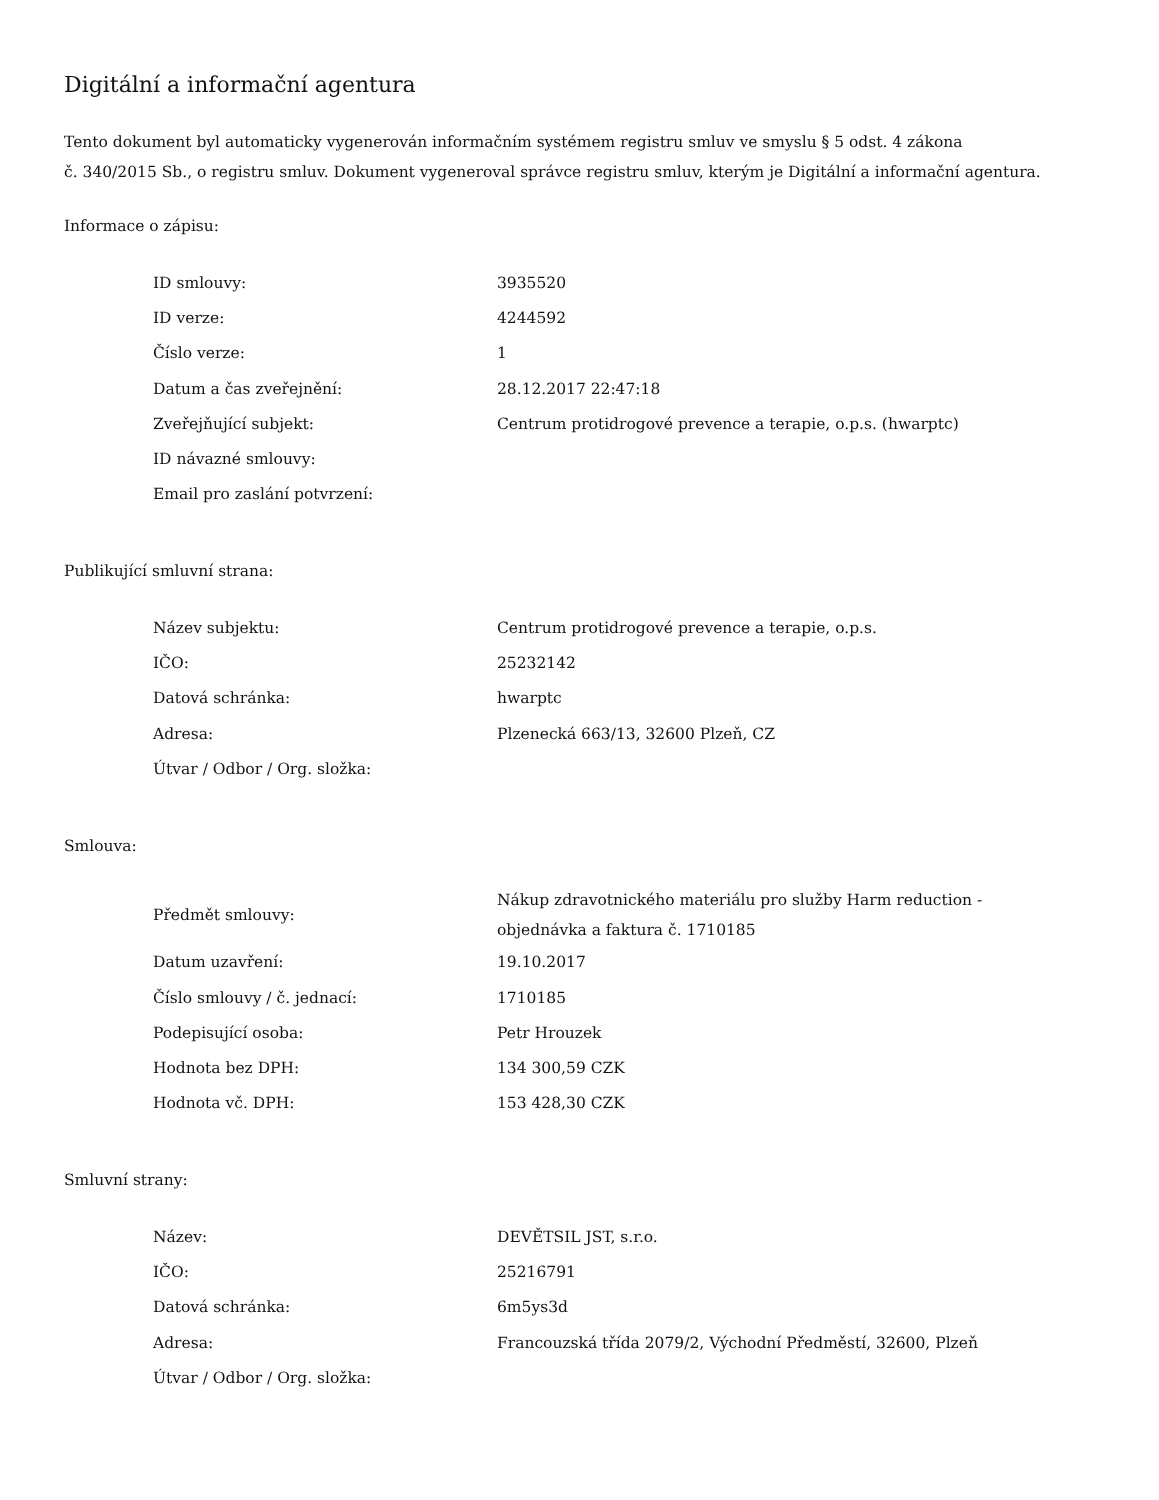Digitální a informační agentura
Tento dokument byl automaticky vygenerován informačním systémem registru smluv ve smyslu § 5 odst. 4 zákona
č. 340/2015 Sb., o registru smluv. Dokument vygeneroval správce registru smluv, kterým je Digitální a informační agentura.
Informace o zápisu:
| ID smlouvy: | 3935520 |
| ID verze: | 4244592 |
| Číslo verze: | 1 |
| Datum a čas zveřejnění: | 28.12.2017 22:47:18 |
| Zveřejňující subjekt: | Centrum protidrogové prevence a terapie, o.p.s. (hwarptc) |
| ID návazné smlouvy: | |
| Email pro zaslání potvrzení: | |
Publikující smluvní strana:
| Název subjektu: | Centrum protidrogové prevence a terapie, o.p.s. |
| IČO: | 25232142 |
| Datová schránka: | hwarptc |
| Adresa: | Plzenecká 663/13, 32600 Plzeň, CZ |
| Útvar / Odbor / Org. složka: | |
Smlouva:
| Předmět smlouvy: | Nákup zdravotnického materiálu pro služby Harm reduction - objednávka a faktura č. 1710185 |
| Datum uzavření: | 19.10.2017 |
| Číslo smlouvy / č. jednací: | 1710185 |
| Podepisující osoba: | Petr Hrouzek |
| Hodnota bez DPH: | 134 300,59 CZK |
| Hodnota vč. DPH: | 153 428,30 CZK |
Smluvní strany:
| Název: | DEVĚTSIL JST, s.r.o. |
| IČO: | 25216791 |
| Datová schránka: | 6m5ys3d |
| Adresa: | Francouzská třída 2079/2, Východní Předměstí, 32600, Plzeň |
| Útvar / Odbor / Org. složka: | |